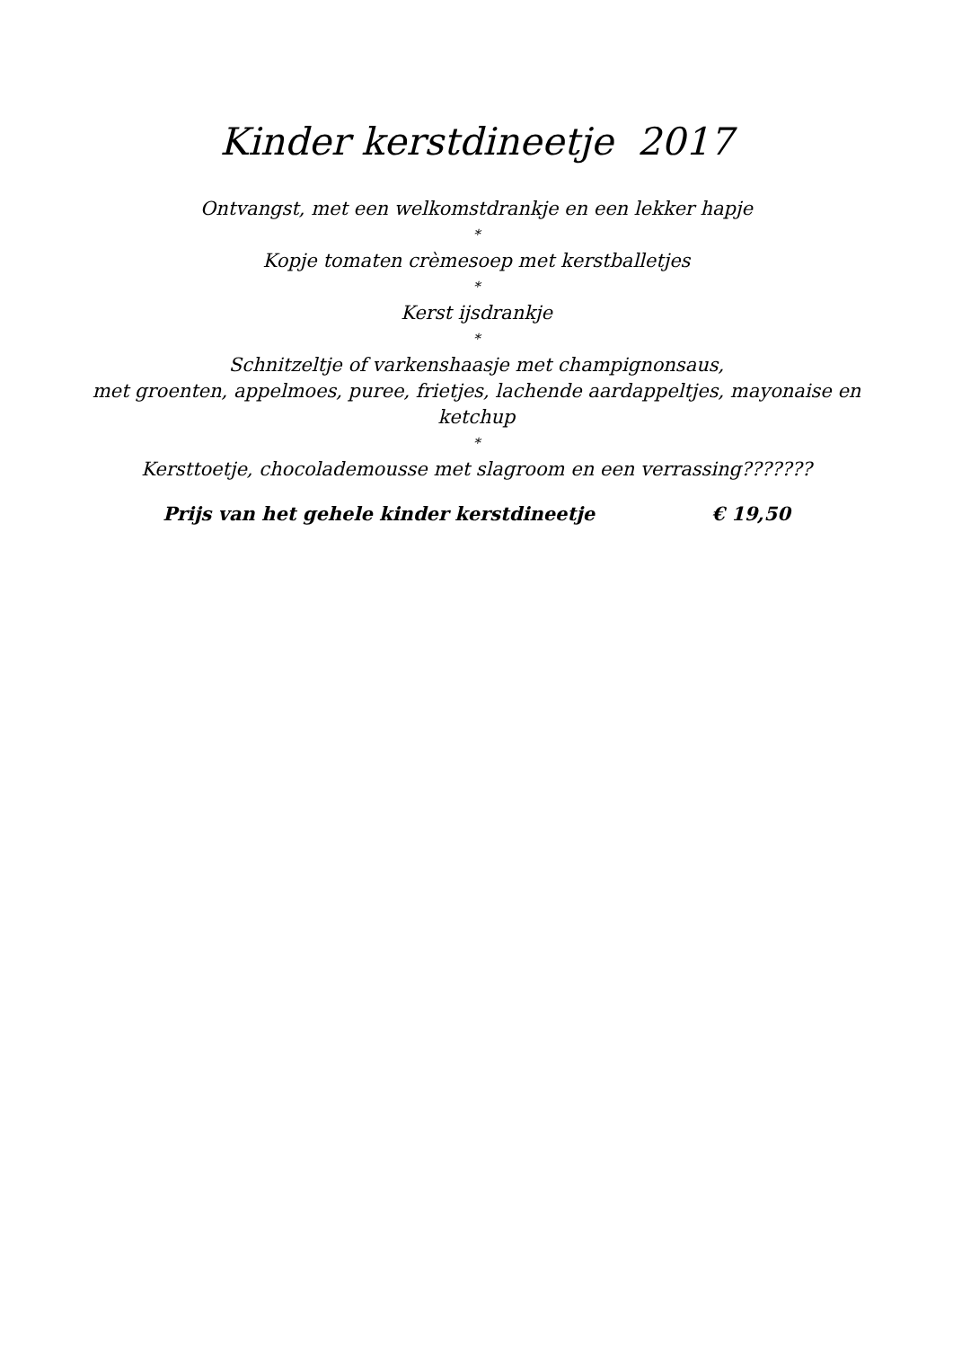Kinder kerstdineetje 2017
Ontvangst, met een welkomstdrankje en een lekker hapje
*
Kopje tomaten crèmesoep met kerstballetjes
*
Kerst ijsdrankje
*
Schnitzeltje of varkenshaasje met champignonsaus,
met groenten, appelmoes, puree, frietjes, lachende aardappeltjes, mayonaise en
ketchup
*
Kersttoetje, chocolademousse met slagroom en een verrassing???????
Prijs van het gehele kinder kerstdineetje € 19,50